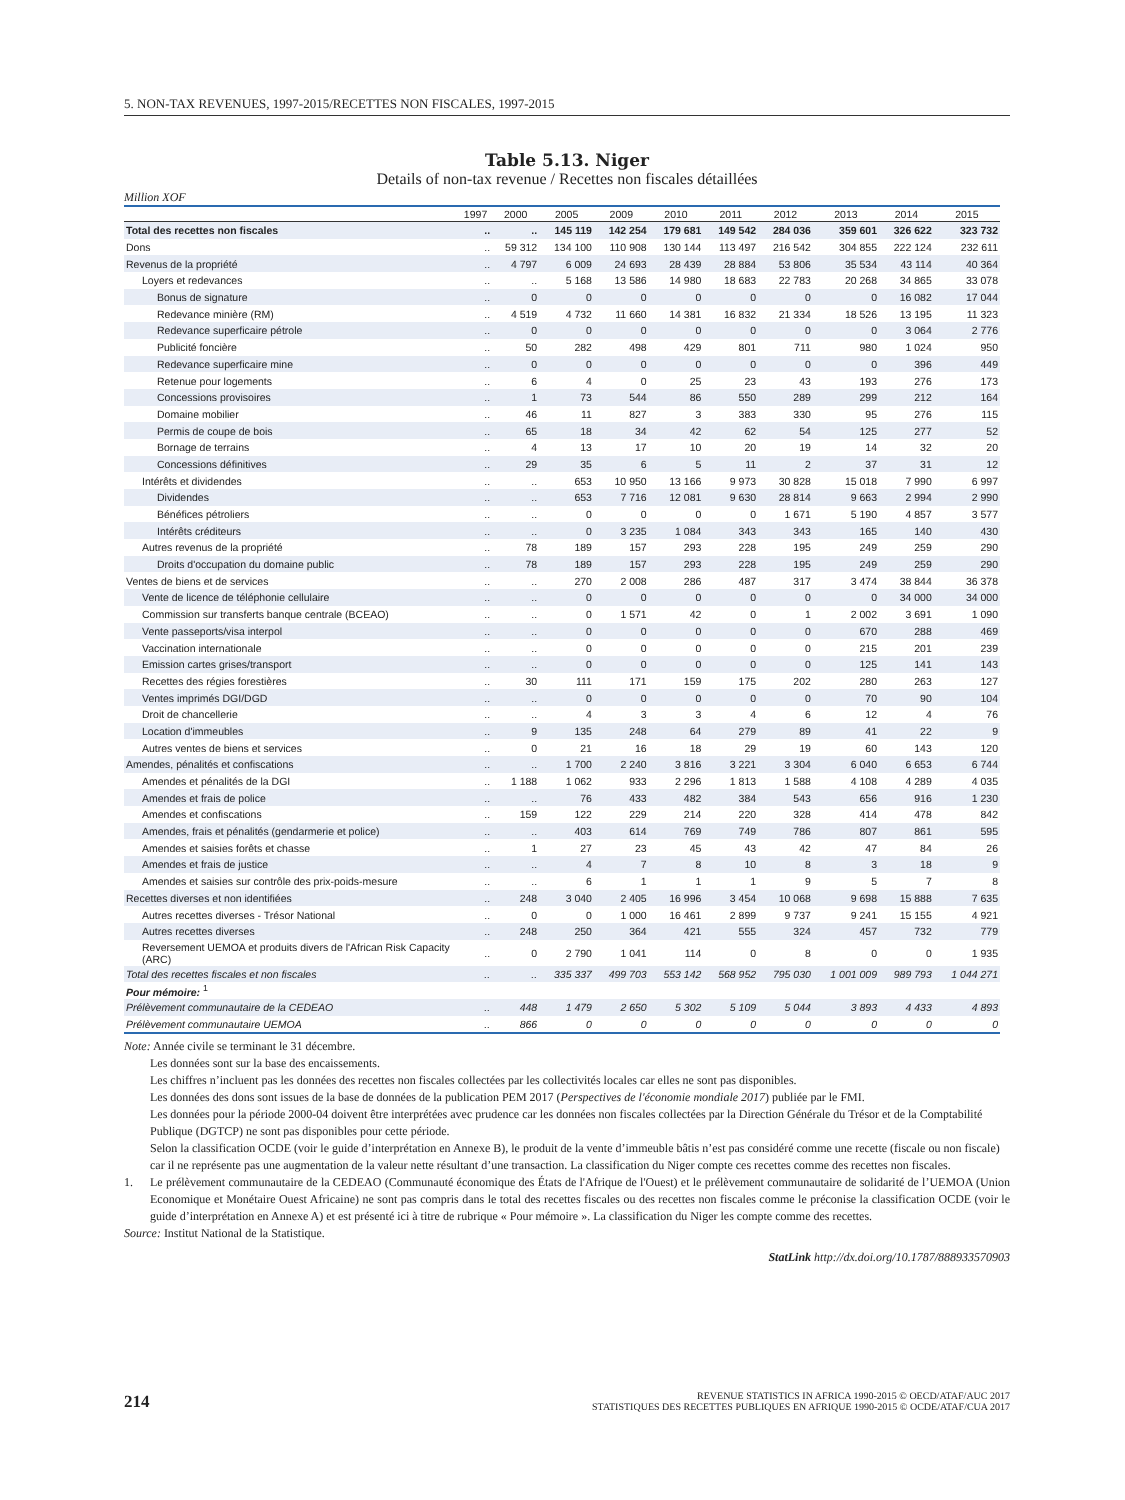5. NON-TAX REVENUES, 1997-2015/RECETTES NON FISCALES, 1997-2015
Table 5.13. Niger
Details of non-tax revenue / Recettes non fiscales détaillées
Million XOF
| | 1997 | 2000 | 2005 | 2009 | 2010 | 2011 | 2012 | 2013 | 2014 | 2015 |
| --- | --- | --- | --- | --- | --- | --- | --- | --- | --- | --- |
| Total des recettes non fiscales | .. | .. | 145 119 | 142 254 | 179 681 | 149 542 | 284 036 | 359 601 | 326 622 | 323 732 |
| Dons | .. | 59 312 | 134 100 | 110 908 | 130 144 | 113 497 | 216 542 | 304 855 | 222 124 | 232 611 |
| Revenus de la propriété | .. | 4 797 | 6 009 | 24 693 | 28 439 | 28 884 | 53 806 | 35 534 | 43 114 | 40 364 |
| Loyers et redevances | .. | .. | 5 168 | 13 586 | 14 980 | 18 683 | 22 783 | 20 268 | 34 865 | 33 078 |
| Bonus de signature | .. | 0 | 0 | 0 | 0 | 0 | 0 | 0 | 16 082 | 17 044 |
| Redevance minière (RM) | .. | 4 519 | 4 732 | 11 660 | 14 381 | 16 832 | 21 334 | 18 526 | 13 195 | 11 323 |
| Redevance superficaire pétrole | .. | 0 | 0 | 0 | 0 | 0 | 0 | 0 | 3 064 | 2 776 |
| Publicité foncière | .. | 50 | 282 | 498 | 429 | 801 | 711 | 980 | 1 024 | 950 |
| Redevance superficaire mine | .. | 0 | 0 | 0 | 0 | 0 | 0 | 0 | 396 | 449 |
| Retenue pour logements | .. | 6 | 4 | 0 | 25 | 23 | 43 | 193 | 276 | 173 |
| Concessions provisoires | .. | 1 | 73 | 544 | 86 | 550 | 289 | 299 | 212 | 164 |
| Domaine mobilier | .. | 46 | 11 | 827 | 3 | 383 | 330 | 95 | 276 | 115 |
| Permis de coupe de bois | .. | 65 | 18 | 34 | 42 | 62 | 54 | 125 | 277 | 52 |
| Bornage de terrains | .. | 4 | 13 | 17 | 10 | 20 | 19 | 14 | 32 | 20 |
| Concessions définitives | .. | 29 | 35 | 6 | 5 | 11 | 2 | 37 | 31 | 12 |
| Intérêts et dividendes | .. | .. | 653 | 10 950 | 13 166 | 9 973 | 30 828 | 15 018 | 7 990 | 6 997 |
| Dividendes | .. | .. | 653 | 7 716 | 12 081 | 9 630 | 28 814 | 9 663 | 2 994 | 2 990 |
| Bénéfices pétroliers | .. | .. | 0 | 0 | 0 | 0 | 1 671 | 5 190 | 4 857 | 3 577 |
| Intérêts créditeurs | .. | .. | 0 | 3 235 | 1 084 | 343 | 343 | 165 | 140 | 430 |
| Autres revenus de la propriété | .. | 78 | 189 | 157 | 293 | 228 | 195 | 249 | 259 | 290 |
| Droits d'occupation du domaine public | .. | 78 | 189 | 157 | 293 | 228 | 195 | 249 | 259 | 290 |
| Ventes de biens et de services | .. | .. | 270 | 2 008 | 286 | 487 | 317 | 3 474 | 38 844 | 36 378 |
| Vente de licence de téléphonie cellulaire | .. | .. | 0 | 0 | 0 | 0 | 0 | 0 | 34 000 | 34 000 |
| Commission sur transferts banque centrale (BCEAO) | .. | .. | 0 | 1 571 | 42 | 0 | 1 | 2 002 | 3 691 | 1 090 |
| Vente passeports/visa interpol | .. | .. | 0 | 0 | 0 | 0 | 0 | 670 | 288 | 469 |
| Vaccination internationale | .. | .. | 0 | 0 | 0 | 0 | 0 | 215 | 201 | 239 |
| Emission cartes grises/transport | .. | .. | 0 | 0 | 0 | 0 | 0 | 125 | 141 | 143 |
| Recettes des régies forestières | .. | 30 | 111 | 171 | 159 | 175 | 202 | 280 | 263 | 127 |
| Ventes imprimés DGI/DGD | .. | .. | 0 | 0 | 0 | 0 | 0 | 70 | 90 | 104 |
| Droit de chancellerie | .. | .. | 4 | 3 | 3 | 4 | 6 | 12 | 4 | 76 |
| Location d'immeubles | .. | 9 | 135 | 248 | 64 | 279 | 89 | 41 | 22 | 9 |
| Autres ventes de biens et services | .. | 0 | 21 | 16 | 18 | 29 | 19 | 60 | 143 | 120 |
| Amendes, pénalités et confiscations | .. | .. | 1 700 | 2 240 | 3 816 | 3 221 | 3 304 | 6 040 | 6 653 | 6 744 |
| Amendes et pénalités de la DGI | .. | 1 188 | 1 062 | 933 | 2 296 | 1 813 | 1 588 | 4 108 | 4 289 | 4 035 |
| Amendes et frais de police | .. | .. | 76 | 433 | 482 | 384 | 543 | 656 | 916 | 1 230 |
| Amendes et confiscations | .. | 159 | 122 | 229 | 214 | 220 | 328 | 414 | 478 | 842 |
| Amendes, frais et pénalités (gendarmerie et police) | .. | .. | 403 | 614 | 769 | 749 | 786 | 807 | 861 | 595 |
| Amendes et saisies forêts et chasse | .. | 1 | 27 | 23 | 45 | 43 | 42 | 47 | 84 | 26 |
| Amendes et frais de justice | .. | .. | 4 | 7 | 8 | 10 | 8 | 3 | 18 | 9 |
| Amendes et saisies sur contrôle des prix-poids-mesure | .. | .. | 6 | 1 | 1 | 1 | 9 | 5 | 7 | 8 |
| Recettes diverses et non identifiées | .. | 248 | 3 040 | 2 405 | 16 996 | 3 454 | 10 068 | 9 698 | 15 888 | 7 635 |
| Autres recettes diverses - Trésor National | .. | 0 | 0 | 1 000 | 16 461 | 2 899 | 9 737 | 9 241 | 15 155 | 4 921 |
| Autres recettes diverses | .. | 248 | 250 | 364 | 421 | 555 | 324 | 457 | 732 | 779 |
| Reversement UEMOA et produits divers de l'African Risk Capacity (ARC) | .. | 0 | 2 790 | 1 041 | 114 | 0 | 8 | 0 | 0 | 1 935 |
| Total des recettes fiscales et non fiscales | .. | .. | 335 337 | 499 703 | 553 142 | 568 952 | 795 030 | 1 001 009 | 989 793 | 1 044 271 |
| Pour mémoire: <sup>1</sup> | | | | | | | | | | |
| Prélèvement communautaire de la CEDEAO | .. | 448 | 1 479 | 2 650 | 5 302 | 5 109 | 5 044 | 3 893 | 4 433 | 4 893 |
| Prélèvement communautaire UEMOA | .. | 866 | 0 | 0 | 0 | 0 | 0 | 0 | 0 | 0 |
Note: Année civile se terminant le 31 décembre.
Les données sont sur la base des encaissements.
Les chiffres n’incluent pas les données des recettes non fiscales collectées par les collectivités locales car elles ne sont pas disponibles.
Les données des dons sont issues de la base de données de la publication PEM 2017 (Perspectives de l'économie mondiale 2017) publiée par le FMI.
Les données pour la période 2000-04 doivent être interprétées avec prudence car les données non fiscales collectées par la Direction Générale du Trésor et de la Comptabilité Publique (DGTCP) ne sont pas disponibles pour cette période.
Selon la classification OCDE (voir le guide d’interprétation en Annexe B), le produit de la vente d’immeuble bâtis n’est pas considéré comme une recette (fiscale ou non fiscale) car il ne représente pas une augmentation de la valeur nette résultant d’une transaction. La classification du Niger compte ces recettes comme des recettes non fiscales.
1. Le prélèvement communautaire de la CEDEAO (Communauté économique des États de l'Afrique de l'Ouest) et le prélèvement communautaire de solidarité de l’UEMOA (Union Economique et Monétaire Ouest Africaine) ne sont pas compris dans le total des recettes fiscales ou des recettes non fiscales comme le préconise la classification OCDE (voir le guide d’interprétation en Annexe A) et est présenté ici à titre de rubrique « Pour mémoire ». La classification du Niger les compte comme des recettes.
Source: Institut National de la Statistique.
StatLink http://dx.doi.org/10.1787/888933570903
214
REVENUE STATISTICS IN AFRICA 1990-2015 © OECD/ATAF/AUC 2017
STATISTIQUES DES RECETTES PUBLIQUES EN AFRIQUE 1990-2015 © OCDE/ATAF/CUA 2017